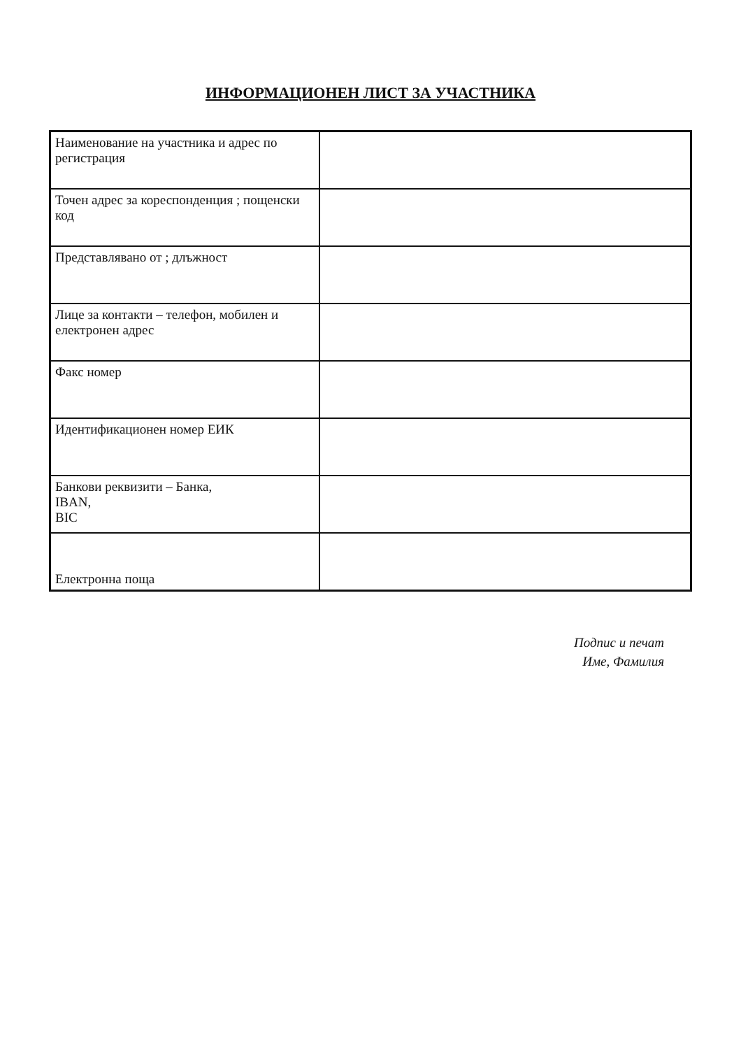ИНФОРМАЦИОНЕН ЛИСТ ЗА УЧАСТНИКА
| Наименование на участника и адрес по регистрация | |
| Точен адрес за кореспонденция ; пощенски код | |
| Представлявано от ; длъжност | |
| Лице за контакти – телефон, мобилен и електронен адрес | |
| Факс номер | |
| Идентификационен номер ЕИК | |
| Банкови реквизити – Банка, IBAN, BIC | |
| Електронна поща | |
Подпис и печат
Име, Фамилия